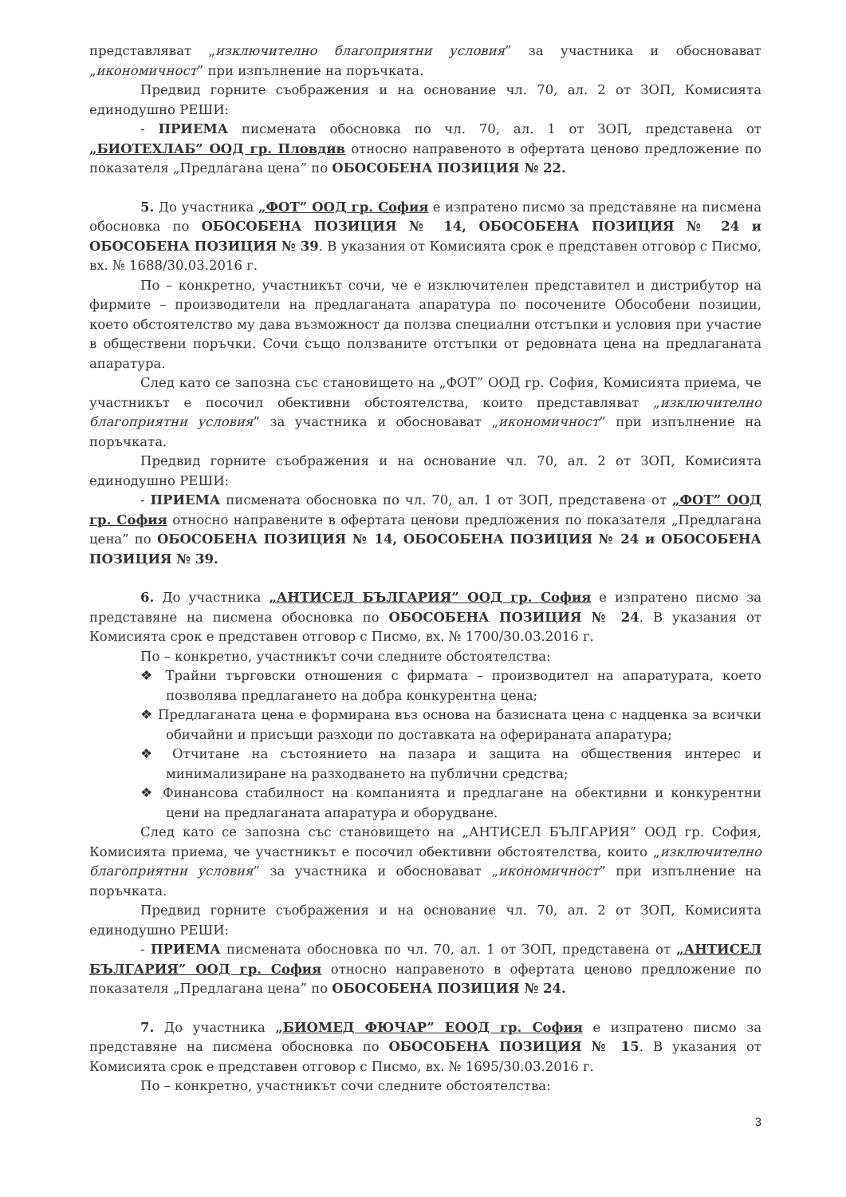представляват „изключително благоприятни условия” за участника и обосновават „икономичност” при изпълнение на поръчката.
Предвид горните съображения и на основание чл. 70, ал. 2 от ЗОП, Комисията единодушно РЕШИ:
- ПРИЕМА писмената обосновка по чл. 70, ал. 1 от ЗОП, представена от „БИОТЕХЛАБ” ООД гр. Пловдив относно направеното в офертата ценово предложение по показателя „Предлагана цена” по ОБОСОБЕНА ПОЗИЦИЯ № 22.
5. До участника „ФОТ” ООД гр. София е изпратено писмо за представяне на писмена обосновка по ОБОСОБЕНА ПОЗИЦИЯ № 14, ОБОСОБЕНА ПОЗИЦИЯ № 24 и ОБОСОБЕНА ПОЗИЦИЯ № 39. В указания от Комисията срок е представен отговор с Писмо, вх. № 1688/30.03.2016 г.
По – конкретно, участникът сочи, че е изключителен представител и дистрибутор на фирмите – производители на предлаганата апаратура по посочените Обособени позиции, което обстоятелство му дава възможност да ползва специални отстъпки и условия при участие в обществени поръчки. Сочи също ползваните отстъпки от редовната цена на предлаганата апаратура.
След като се запозна със становището на „ФОТ” ООД гр. София, Комисията приема, че участникът е посочил обективни обстоятелства, които представляват „изключително благоприятни условия” за участника и обосновават „икономичност” при изпълнение на поръчката.
Предвид горните съображения и на основание чл. 70, ал. 2 от ЗОП, Комисията единодушно РЕШИ:
- ПРИЕМА писмената обосновка по чл. 70, ал. 1 от ЗОП, представена от „ФОТ” ООД гр. София относно направените в офертата ценови предложения по показателя „Предлагана цена” по ОБОСОБЕНА ПОЗИЦИЯ № 14, ОБОСОБЕНА ПОЗИЦИЯ № 24 и ОБОСОБЕНА ПОЗИЦИЯ № 39.
6. До участника „АНТИСЕЛ БЪЛГАРИЯ” ООД гр. София е изпратено писмо за представяне на писмена обосновка по ОБОСОБЕНА ПОЗИЦИЯ № 24. В указания от Комисията срок е представен отговор с Писмо, вх. № 1700/30.03.2016 г.
По – конкретно, участникът сочи следните обстоятелства:
❖ Трайни търговски отношения с фирмата – производител на апаратурата, което позволява предлагането на добра конкурентна цена;
❖ Предлаганата цена е формирана въз основа на базисната цена с надценка за всички обичайни и присъщи разходи по доставката на оферираната апаратура;
❖ Отчитане на състоянието на пазара и защита на обществения интерес и минимализиране на разходването на публични средства;
❖ Финансова стабилност на компанията и предлагане на обективни и конкурентни цени на предлаганата апаратура и оборудване.
След като се запозна със становището на „АНТИСЕЛ БЪЛГАРИЯ” ООД гр. София, Комисията приема, че участникът е посочил обективни обстоятелства, които „изключително благоприятни условия” за участника и обосновават „икономичност” при изпълнение на поръчката.
Предвид горните съображения и на основание чл. 70, ал. 2 от ЗОП, Комисията единодушно РЕШИ:
- ПРИЕМА писмената обосновка по чл. 70, ал. 1 от ЗОП, представена от „АНТИСЕЛ БЪЛГАРИЯ” ООД гр. София относно направеното в офертата ценово предложение по показателя „Предлагана цена” по ОБОСОБЕНА ПОЗИЦИЯ № 24.
7. До участника „БИОМЕД ФЮЧАР” ЕООД гр. София е изпратено писмо за представяне на писмена обосновка по ОБОСОБЕНА ПОЗИЦИЯ № 15. В указания от Комисията срок е представен отговор с Писмо, вх. № 1695/30.03.2016 г.
По – конкретно, участникът сочи следните обстоятелства:
3